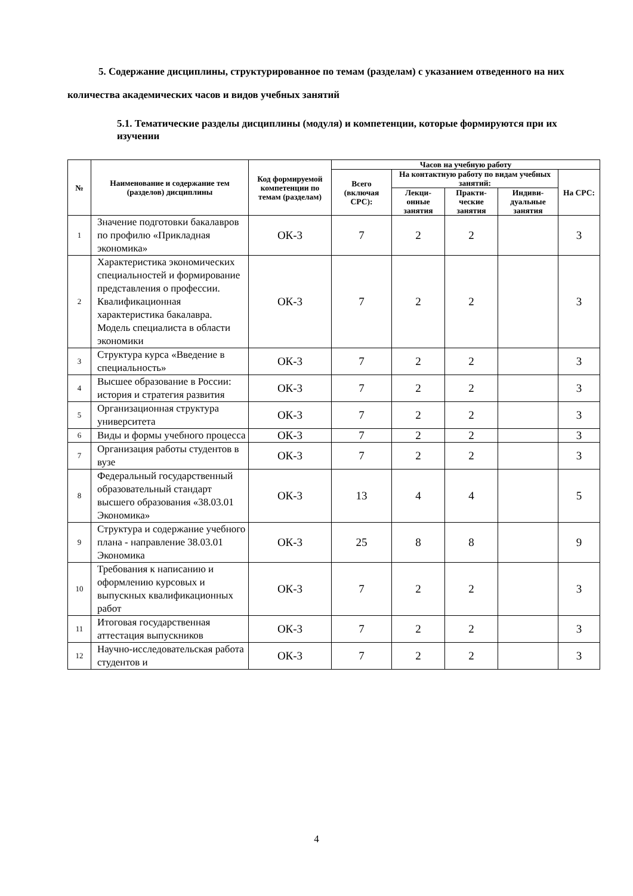5. Содержание дисциплины, структурированное по темам (разделам) с указанием отведенного на них количества академических часов и видов учебных занятий
5.1. Тематические разделы дисциплины (модуля) и компетенции, которые формируются при их изучении
| № | Наименование и содержание тем (разделов) дисциплины | Код формируемой компетенции по темам (разделам) | Часов на учебную работу | | | | |
| --- | --- | --- | --- | --- | --- | --- | --- |
| | | | Всего (включая СРС): | На контактную работу по видам учебных занятий: | | | На СРС: |
| | | | | Лекци-онные занятия | Практи-ческие занятия | Индиви-дуальные занятия | |
| 1 | Значение подготовки бакалавров по профилю «Прикладная экономика» | ОК-3 | 7 | 2 | 2 | | 3 |
| 2 | Характеристика экономических специальностей и формирование представления о профессии. Квалификационная характеристика бакалавра. Модель специалиста в области экономики | ОК-3 | 7 | 2 | 2 | | 3 |
| 3 | Структура курса «Введение в специальность» | ОК-3 | 7 | 2 | 2 | | 3 |
| 4 | Высшее образование в России: история и стратегия развития | ОК-3 | 7 | 2 | 2 | | 3 |
| 5 | Организационная структура университета | ОК-3 | 7 | 2 | 2 | | 3 |
| 6 | Виды и формы учебного процесса | ОК-3 | 7 | 2 | 2 | | 3 |
| 7 | Организация работы студентов в вузе | ОК-3 | 7 | 2 | 2 | | 3 |
| 8 | Федеральный государственный образовательный стандарт высшего образования «38.03.01 Экономика» | ОК-3 | 13 | 4 | 4 | | 5 |
| 9 | Структура и содержание учебного плана - направление 38.03.01 Экономика | ОК-3 | 25 | 8 | 8 | | 9 |
| 10 | Требования к написанию и оформлению курсовых и выпускных квалификационных работ | ОК-3 | 7 | 2 | 2 | | 3 |
| 11 | Итоговая государственная аттестация выпускников | ОК-3 | 7 | 2 | 2 | | 3 |
| 12 | Научно-исследовательская работа студентов и | ОК-3 | 7 | 2 | 2 | | 3 |
4